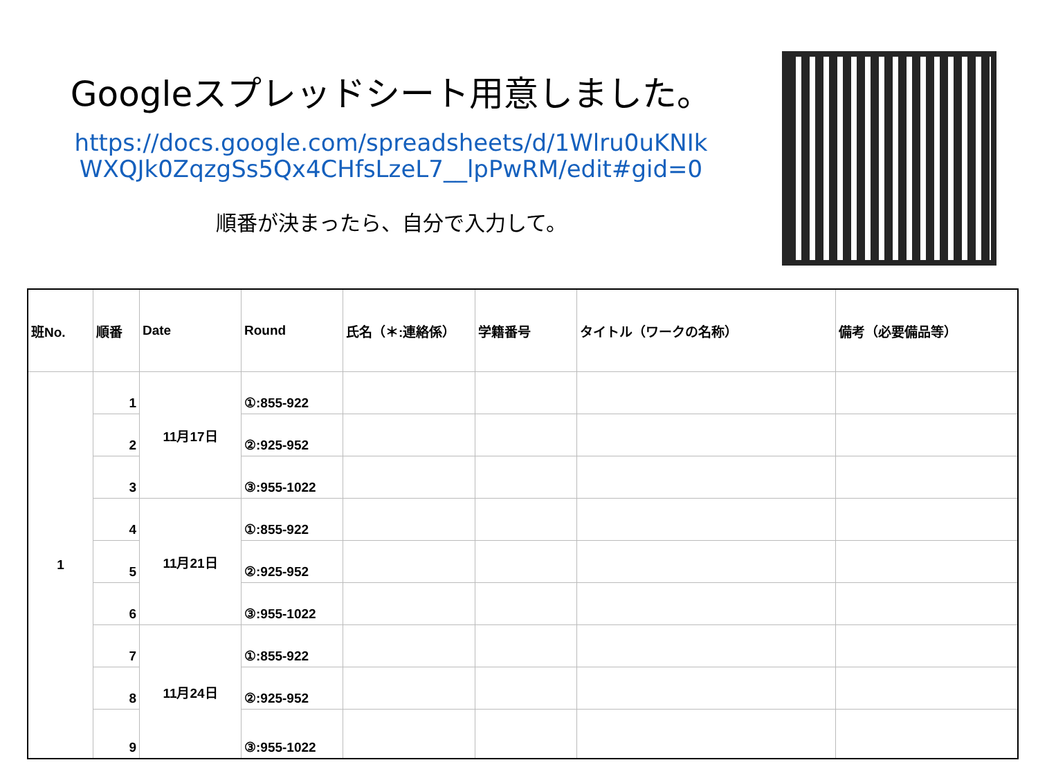Googleスプレッドシート用意しました。
https://docs.google.com/spreadsheets/d/1Wlru0uKNIk WXQJk0ZqzgSs5Qx4CHfsLzeL7__lpPwRM/edit#gid=0
順番が決まったら、自分で入力して。
| 班No. | 順番 | Date | Round | 氏名（＊:連絡係） | 学籍番号 | タイトル（ワークの名称） | 備考（必要備品等） |
| --- | --- | --- | --- | --- | --- | --- | --- |
| 1 | 1 | 11月17日 | ①:855-922 | | | | |
| | 2 | | ②:925-952 | | | | |
| | 3 | | ③:955-1022 | | | | |
| | 4 | 11月21日 | ①:855-922 | | | | |
| | 5 | | ②:925-952 | | | | |
| | 6 | | ③:955-1022 | | | | |
| | 7 | 11月24日 | ①:855-922 | | | | |
| | 8 | | ②:925-952 | | | | |
| | 9 | | ③:955-1022 | | | | |